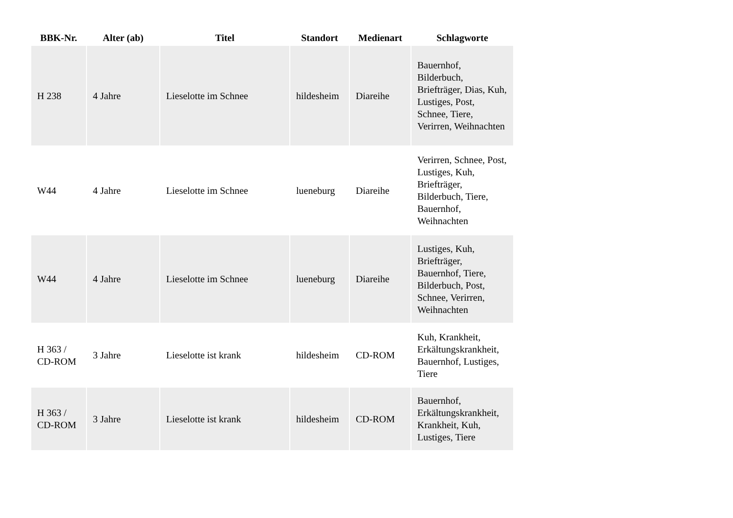| BBK-Nr. | Alter (ab) | Titel | Standort | Medienart | Schlagworte |
| --- | --- | --- | --- | --- | --- |
| H 238 | 4 Jahre | Lieselotte im Schnee | hildesheim | Diareihe | Bauernhof, Bilderbuch, Briefträger, Dias, Kuh, Lustiges, Post, Schnee, Tiere, Verirren, Weihnachten |
| W44 | 4 Jahre | Lieselotte im Schnee | lueneburg | Diareihe | Verirren, Schnee, Post, Lustiges, Kuh, Briefträger, Bilderbuch, Tiere, Bauernhof, Weihnachten |
| W44 | 4 Jahre | Lieselotte im Schnee | lueneburg | Diareihe | Lustiges, Kuh, Briefträger, Bauernhof, Tiere, Bilderbuch, Post, Schnee, Verirren, Weihnachten |
| H 363 / CD-ROM | 3 Jahre | Lieselotte ist krank | hildesheim | CD-ROM | Kuh, Krankheit, Erkältungskrankheit, Bauernhof, Lustiges, Tiere |
| H 363 / CD-ROM | 3 Jahre | Lieselotte ist krank | hildesheim | CD-ROM | Bauernhof, Erkältungskrankheit, Krankheit, Kuh, Lustiges, Tiere |